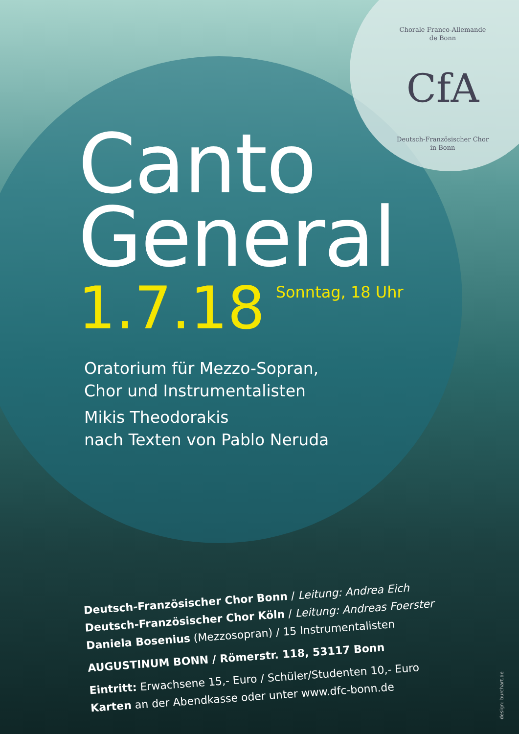Chorale Franco-Allemande
de Bonn
CfA
Deutsch-Französischer Chor
in Bonn
Canto
General
1.7.18 Sonntag, 18 Uhr
Oratorium für Mezzo-Sopran,
Chor und Instrumentalisten
Mikis Theodorakis
nach Texten von Pablo Neruda
Deutsch-Französischer Chor Bonn / Leitung: Andrea Eich
Deutsch-Französischer Chor Köln / Leitung: Andreas Foerster
Daniela Bosenius (Mezzosopran) / 15 Instrumentalisten
AUGUSTINUM BONN / Römerstr. 118, 53117 Bonn
Eintritt: Erwachsene 15,- Euro / Schüler/Studenten 10,- Euro
Karten an der Abendkasse oder unter www.dfc-bonn.de
design: burchart.de